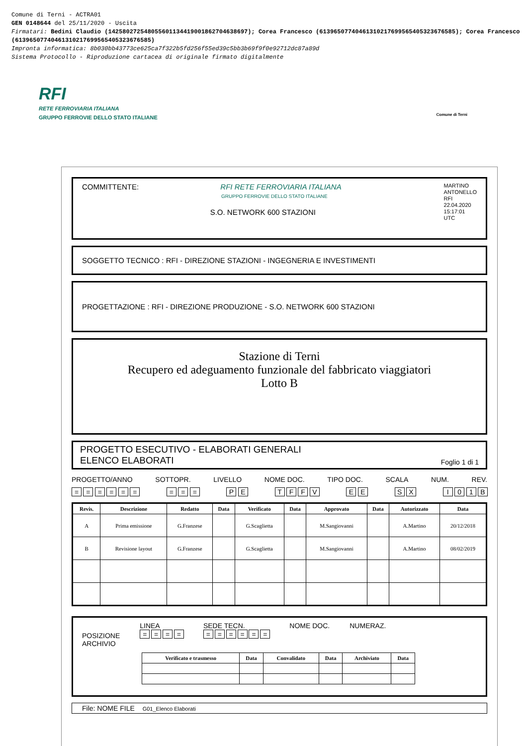Comune di Terni - ACTRA01
GEN 0148644 del 25/11/2020 - Uscita
Firmatari: Bedini Claudio (142580272548055601134419001862704638697); Corea Francesco (61396507740461310217699565405323676585); Corea Francesco (61396507740461310217699565405323676585)
Impronta informatica: 8b030bb43773ce625ca7f322b5fd256f55ed39c5bb3b69f9f0e92712dc87a89d
Sistema Protocollo - Riproduzione cartacea di originale firmato digitalmente
RFI
RETE FERROVIARIA ITALIANA
GRUPPO FERROVIE DELLO STATO ITALIANE Comune di Terni
COMMITTENTE: RFI RETE FERROVIARIA ITALIANA MARTINO
ANTONELLO
RFI
22.04.2020
15:17:01
UTC
GRUPPO FERROVIE DELLO STATO ITALIANE
S.O. NETWORK 600 STAZIONI
SOGGETTO TECNICO : RFI - DIREZIONE STAZIONI - INGEGNERIA E INVESTIMENTI
PROGETTAZIONE : RFI - DIREZIONE PRODUZIONE - S.O. NETWORK 600 STAZIONI
Stazione di Terni
Recupero ed adeguamento funzionale del fabbricato viaggiatori
Lotto B
PROGETTO ESECUTIVO - ELABORATI GENERALI
ELENCO ELABORATI
Foglio 1 di 1
PROGETTO/ANNO SOTTOPR. LIVELLO NOME DOC. TIPO DOC. SCALA NUM. REV.
= = = = = = = = = P E T F F V E E S X I 0 1 B
| Revis. | Descrizione | Redatto | Data | Verificato | Data | Approvato | Data | Autorizzato | Data |
| --- | --- | --- | --- | --- | --- | --- | --- | --- | --- |
| A | Prima emissione | G.Franzese | | G.Scaglietta | | M.Sangiovanni | | A.Martino | 20/12/2018 |
| B | Revisione layout | G.Franzese | | G.Scaglietta | | M.Sangiovanni | | A.Martino | 08/02/2019 |
POSIZIONE
ARCHIVIO
LINEA
= = = =
SEDE TECN.
= = = = = =
NOME DOC. NUMERAZ.
| Verificato e trasmesso | Data | Convalidato | Data | Archiviato | Data |
| --- | --- | --- | --- | --- | --- |
File: NOME FILE G01_Elenco Elaborati